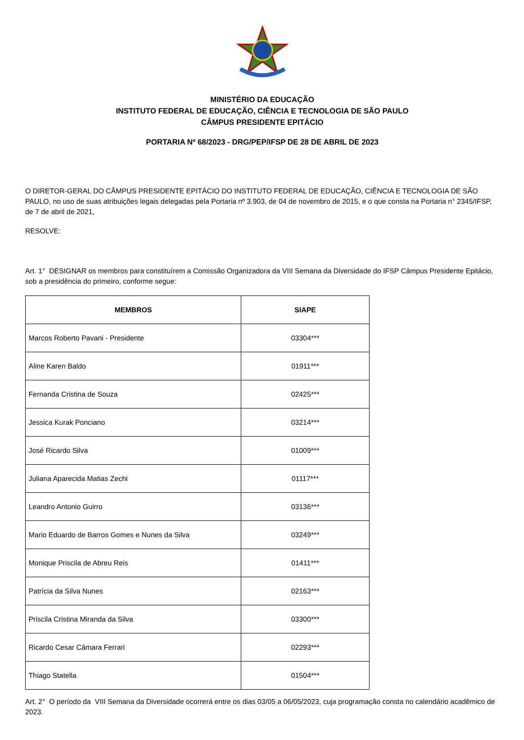MINISTÉRIO DA EDUCAÇÃO
INSTITUTO FEDERAL DE EDUCAÇÃO, CIÊNCIA E TECNOLOGIA DE SÃO PAULO
CÂMPUS PRESIDENTE EPITÁCIO
PORTARIA Nº 68/2023 - DRG/PEP/IFSP DE 28 DE ABRIL DE 2023
O DIRETOR-GERAL DO CÂMPUS PRESIDENTE EPITÁCIO DO INSTITUTO FEDERAL DE EDUCAÇÃO, CIÊNCIA E TECNOLOGIA DE SÃO PAULO, no uso de suas atribuições legais delegadas pela Portaria nº 3.903, de 04 de novembro de 2015, e o que consta na Portaria n° 2345/IFSP, de 7 de abril de 2021,
RESOLVE:
Art. 1° DESIGNAR os membros para constituírem a Comissão Organizadora da VIII Semana da Diversidade do IFSP Câmpus Presidente Epitácio, sob a presidência do primeiro, conforme segue:
| MEMBROS | SIAPE |
| --- | --- |
| Marcos Roberto Pavani - Presidente | 03304*** |
| Aline Karen Baldo | 01911*** |
| Fernanda Cristina de Souza | 02425*** |
| Jessica Kurak Ponciano | 03214*** |
| José Ricardo Silva | 01009*** |
| Juliana Aparecida Matias Zechi | 01117*** |
| Leandro Antonio Guirro | 03136*** |
| Mario Eduardo de Barros Gomes e Nunes da Silva | 03249*** |
| Monique Priscila de Abreu Reis | 01411*** |
| Patrícia da Silva Nunes | 02163*** |
| Priscila Cristina Miranda da Silva | 03300*** |
| Ricardo Cesar Câmara Ferrari | 02293*** |
| Thiago Statella | 01504*** |
Art. 2° O período da VIII Semana da Diversidade ocorrerá entre os dias 03/05 a 06/05/2023, cuja programação consta no calendário acadêmico de 2023.